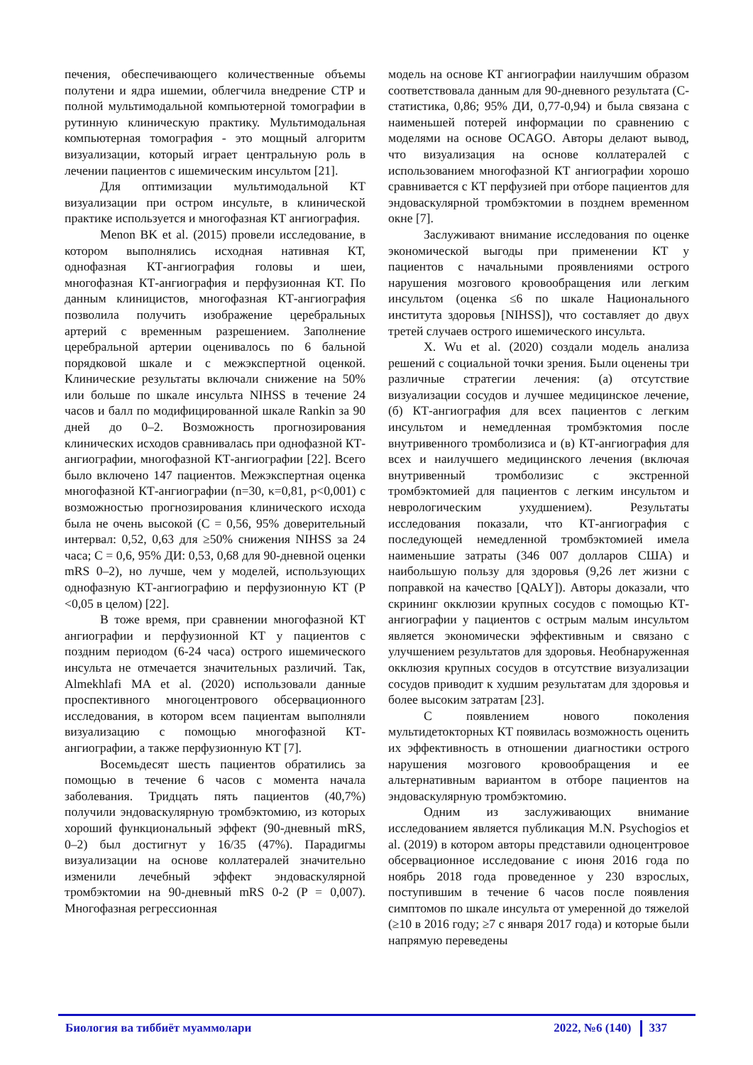печения, обеспечивающего количественные объемы полутени и ядра ишемии, облегчила внедрение CTP и полной мультимодальной компьютерной томографии в рутинную клиническую практику. Мультимодальная компьютерная томография - это мощный алгоритм визуализации, который играет центральную роль в лечении пациентов с ишемическим инсультом [21].
Для оптимизации мультимодальной КТ визуализации при остром инсульте, в клинической практике используется и многофазная КТ ангиография.
Menon BK et al. (2015) провели исследование, в котором выполнялись исходная нативная КТ, однофазная КТ-ангиография головы и шеи, многофазная КТ-ангиография и перфузионная КТ. По данным клиницистов, многофазная КТ-ангиография позволила получить изображение церебральных артерий с временным разрешением. Заполнение церебральной артерии оценивалось по 6 бальной порядковой шкале и с межэкспертной оценкой. Клинические результаты включали снижение на 50% или больше по шкале инсульта NIHSS в течение 24 часов и балл по модифицированной шкале Rankin за 90 дней до 0–2. Возможность прогнозирования клинических исходов сравнивалась при однофазной КТ-ангиографии, многофазной КТ-ангиографии [22]. Всего было включено 147 пациентов. Межэкспертная оценка многофазной КТ-ангиографии (n=30, κ=0,81, p<0,001) с возможностью прогнозирования клинического исхода была не очень высокой (C = 0,56, 95% доверительный интервал: 0,52, 0,63 для ≥50% снижения NIHSS за 24 часа; C = 0,6, 95% ДИ: 0,53, 0,68 для 90-дневной оценки mRS 0–2), но лучше, чем у моделей, использующих однофазную КТ-ангиографию и перфузионную КТ (P <0,05 в целом) [22].
В тоже время, при сравнении многофазной КТ ангиографии и перфузионной КТ у пациентов с поздним периодом (6-24 часа) острого ишемического инсульта не отмечается значительных различий. Так, Almekhlafi MA et al. (2020) использовали данные проспективного многоцентрового обсервационного исследования, в котором всем пациентам выполняли визуализацию с помощью многофазной КТ-ангиографии, а также перфузионную КТ [7].
Восемьдесят шесть пациентов обратились за помощью в течение 6 часов с момента начала заболевания. Тридцать пять пациентов (40,7%) получили эндоваскулярную тромбэктомию, из которых хороший функциональный эффект (90-дневный mRS, 0–2) был достигнут у 16/35 (47%). Парадигмы визуализации на основе коллатералей значительно изменили лечебный эффект эндоваскулярной тромбэктомии на 90-дневный mRS 0-2 (P = 0,007). Многофазная регрессионная
модель на основе КТ ангиографии наилучшим образом соответствовала данным для 90-дневного результата (C-статистика, 0,86; 95% ДИ, 0,77-0,94) и была связана с наименьшей потерей информации по сравнению с моделями на основе OCAGO. Авторы делают вывод, что визуализация на основе коллатералей с использованием многофазной КТ ангиографии хорошо сравнивается с КТ перфузией при отборе пациентов для эндоваскулярной тромбэктомии в позднем временном окне [7].
Заслуживают внимание исследования по оценке экономической выгоды при применении КТ у пациентов с начальными проявлениями острого нарушения мозгового кровообращения или легким инсультом (оценка ≤6 по шкале Национального института здоровья [NIHSS]), что составляет до двух третей случаев острого ишемического инсульта.
X. Wu et al. (2020) создали модель анализа решений с социальной точки зрения. Были оценены три различные стратегии лечения: (а) отсутствие визуализации сосудов и лучшее медицинское лечение, (б) КТ-ангиография для всех пациентов с легким инсультом и немедленная тромбэктомия после внутривенного тромболизиса и (в) КТ-ангиография для всех и наилучшего медицинского лечения (включая внутривенный тромболизис с экстренной тромбэктомией для пациентов с легким инсультом и неврологическим ухудшением). Результаты исследования показали, что КТ-ангиография с последующей немедленной тромбэктомией имела наименьшие затраты (346 007 долларов США) и наибольшую пользу для здоровья (9,26 лет жизни с поправкой на качество [QALY]). Авторы доказали, что скрининг окклюзии крупных сосудов с помощью КТ-ангиографии у пациентов с острым малым инсультом является экономически эффективным и связано с улучшением результатов для здоровья. Необнаруженная окклюзия крупных сосудов в отсутствие визуализации сосудов приводит к худшим результатам для здоровья и более высоким затратам [23].
С появлением нового поколения мультидетокторных КТ появилась возможность оценить их эффективность в отношении диагностики острого нарушения мозгового кровообращения и ее альтернативным вариантом в отборе пациентов на эндоваскулярную тромбэктомию.
Одним из заслуживающих внимание исследованием является публикация M.N. Psychogios et al. (2019) в котором авторы представили одноцентровое обсервационное исследование с июня 2016 года по ноябрь 2018 года проведенное у 230 взрослых, поступившим в течение 6 часов после появления симптомов по шкале инсульта от умеренной до тяжелой (≥10 в 2016 году; ≥7 с января 2017 года) и которые были напрямую переведены
Биология ва тиббиёт муаммолари 2022, №6 (140) 337